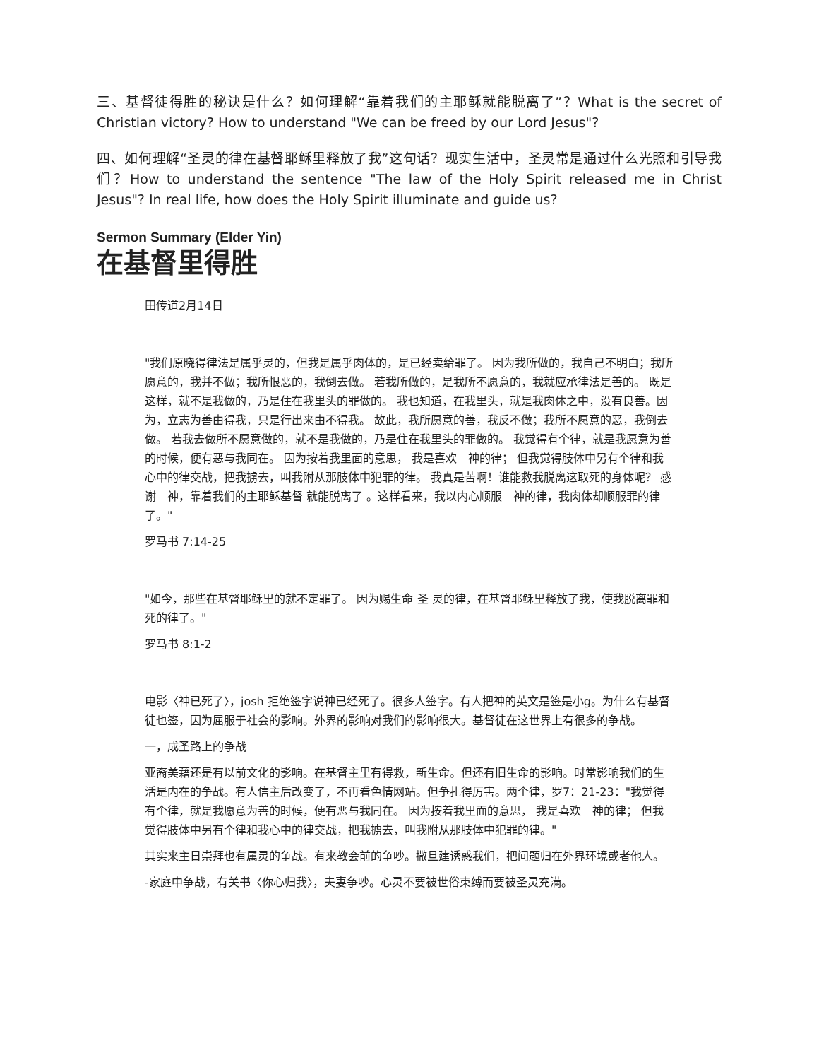三、基督徒得胜的秘诀是什么？如何理解“靠着我们的主耶稣就能脱离了”？What is the secret of Christian victory? How to understand "We can be freed by our Lord Jesus"?
四、如何理解“圣灵的律在基督耶稣里释放了我”这句话？现实生活中，圣灵常是通过什么光照和引导我们？How to understand the sentence "The law of the Holy Spirit released me in Christ Jesus"? In real life, how does the Holy Spirit illuminate and guide us?
Sermon Summary (Elder Yin)
在基督里得胜
田传道2月14日
"我们原晓得律法是属乎灵的，但我是属乎肉体的，是已经卖给罪了。 因为我所做的，我自己不明白；我所愿意的，我并不做；我所恨恶的，我倒去做。 若我所做的，是我所不愿意的，我就应承律法是善的。 既是这样，就不是我做的，乃是住在我里头的罪做的。 我也知道，在我里头，就是我肉体之中，没有良善。因为，立志为善由得我，只是行出来由不得我。 故此，我所愿意的善，我反不做；我所不愿意的恶，我倒去做。 若我去做所不愿意做的，就不是我做的，乃是住在我里头的罪做的。 我觉得有个律，就是我愿意为善的时候，便有恶与我同在。 因为按着我里面的意思， 我是喜欢　神的律； 但我觉得肢体中另有个律和我心中的律交战，把我掳去，叫我附从那肢体中犯罪的律。 我真是苦啊！谁能救我脱离这取死的身体呢？ 感谢　神，靠着我们的主耶稣基督 就能脱离了 。这样看来，我以内心顺服　神的律，我肉体却顺服罪的律了。"
罗马书 7:14-25
"如今，那些在基督耶稣里的就不定罪了。 因为赐生命 圣 灵的律，在基督耶稣里释放了我，使我脱离罪和死的律了。"
罗马书 8:1-2
电影〈神已死了〉，josh 拒绝签字说神已经死了。很多人签字。有人把神的英文是签是小g。为什么有基督徒也签，因为屈服于社会的影响。外界的影响对我们的影响很大。基督徒在这世界上有很多的争战。
一，成圣路上的争战
亚裔美藉还是有以前文化的影响。在基督主里有得救，新生命。但还有旧生命的影响。时常影响我们的生活是内在的争战。有人信主后改变了，不再看色情网站。但争扎得厉害。两个律，罗7：21-23："我觉得有个律，就是我愿意为善的时候，便有恶与我同在。 因为按着我里面的意思， 我是喜欢　神的律； 但我觉得肢体中另有个律和我心中的律交战，把我掳去，叫我附从那肢体中犯罪的律。"
其实来主日崇拜也有属灵的争战。有来教会前的争吵。撒旦建诱惑我们，把问题归在外界环境或者他人。
-家庭中争战，有关书〈你心归我〉，夫妻争吵。心灵不要被世俗束缚而要被圣灵充满。